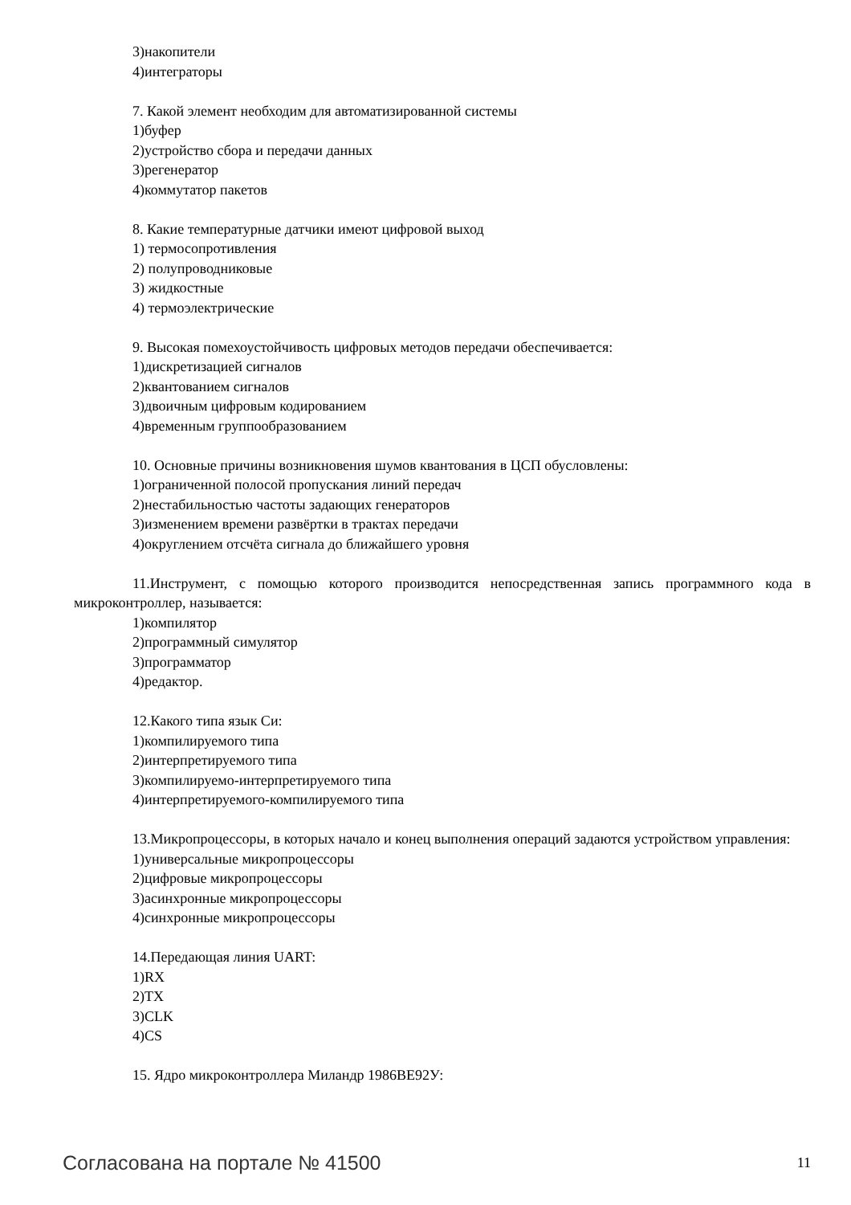3)накопители
4)интеграторы
7. Какой элемент необходим для автоматизированной системы
1)буфер
2)устройство сбора и передачи данных
3)регенератор
4)коммутатор пакетов
8. Какие температурные датчики имеют цифровой выход
1) термосопротивления
2) полупроводниковые
3) жидкостные
4) термоэлектрические
9. Высокая помехоустойчивость цифровых методов передачи обеспечивается:
1)дискретизацией сигналов
2)квантованием сигналов
3)двоичным цифровым кодированием
4)временным группообразованием
10. Основные причины возникновения шумов квантования в ЦСП обусловлены:
1)ограниченной полосой пропускания линий передач
2)нестабильностью частоты задающих генераторов
3)изменением времени развёртки в трактах передачи
4)округлением отсчёта сигнала до ближайшего уровня
11.Инструмент, с помощью которого производится непосредственная запись программного кода в микроконтроллер, называется:
1)компилятор
2)программный симулятор
3)программатор
4)редактор.
12.Какого типа язык Си:
1)компилируемого типа
2)интерпретируемого типа
3)компилируемо-интерпретируемого типа
4)интерпретируемого-компилируемого типа
13.Микропроцессоры, в которых начало и конец выполнения операций задаются устройством управления:
1)универсальные микропроцессоры
2)цифровые микропроцессоры
3)асинхронные микропроцессоры
4)синхронные микропроцессоры
14.Передающая линия UART:
1)RX
2)TX
3)CLK
4)CS
15. Ядро микроконтроллера Миландр 1986ВЕ92У:
Согласована на портале № 41500 11